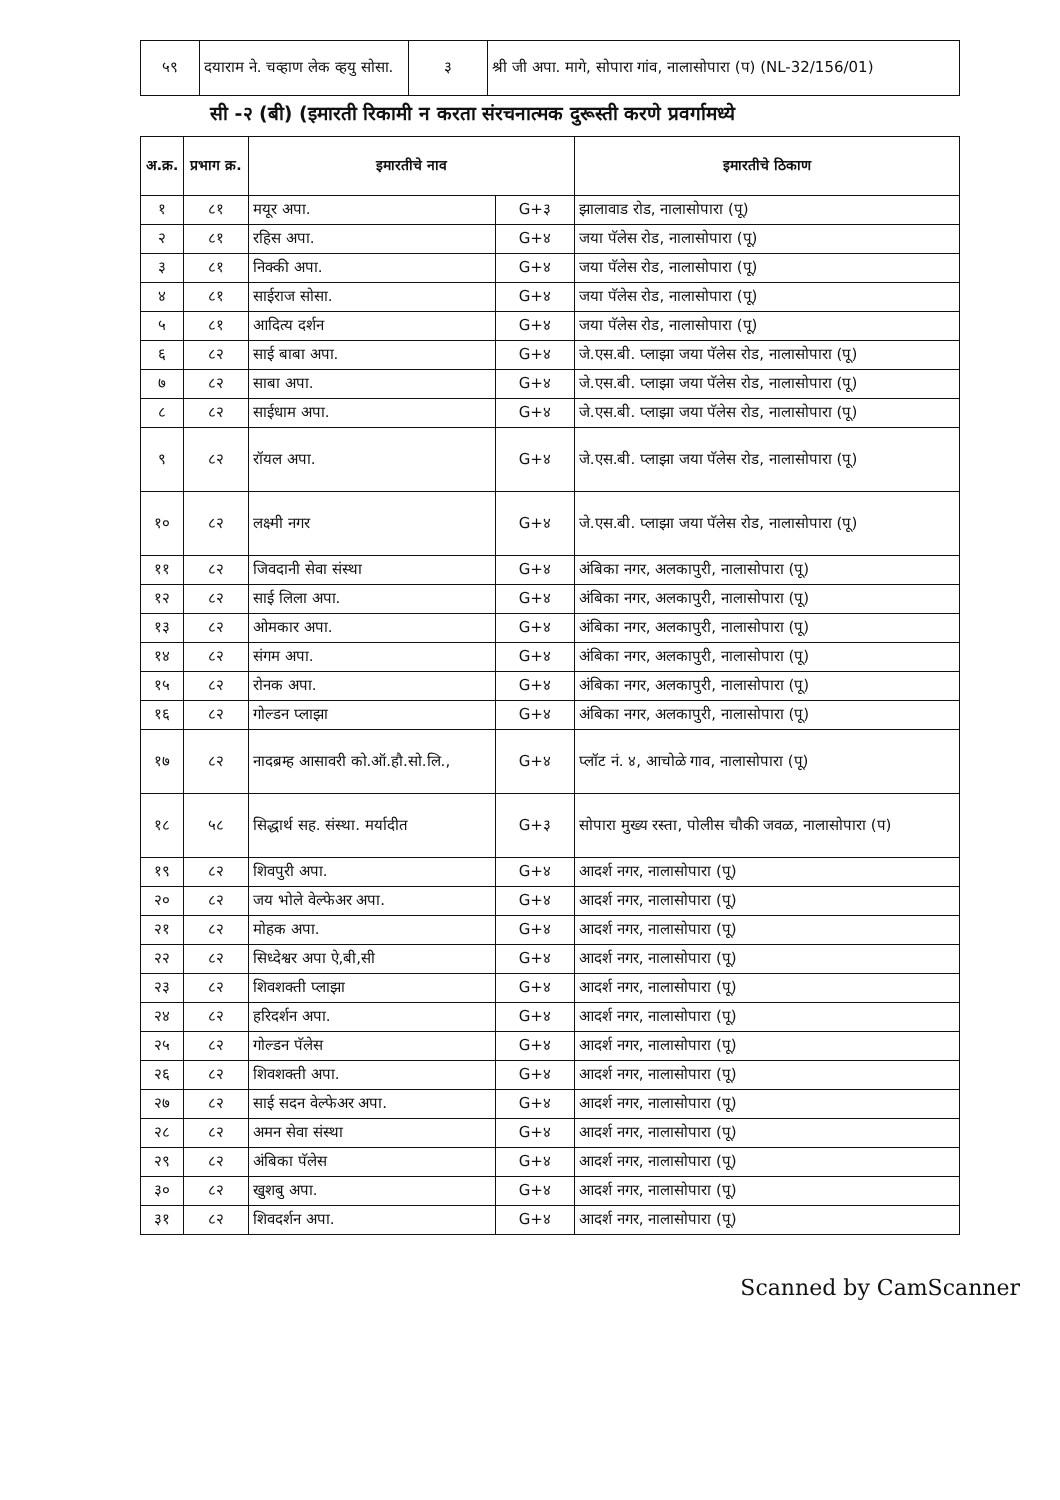| ५९ | दयाराम ने. चव्हाण लेक व्हयु सोसा. | ३ | श्री जी अपा. मागे, सोपारा गांव, नालासोपारा (प) (NL-32/156/01) |
सी -२ (बी) (इमारती रिकामी न करता संरचनात्मक दुरूस्ती करणे प्रवर्गामध्ये
| अ.क्र. | प्रभाग क्र. | इमारतीचे नाव | | इमारतीचे ठिकाण |
| --- | --- | --- | --- | --- |
| १ | ८१ | मयूर अपा. | G+३ | झालावाड रोड, नालासोपारा (पू) |
| २ | ८१ | रहिस अपा. | G+४ | जया पॅलेस रोड, नालासोपारा (पू) |
| ३ | ८१ | निक्की अपा. | G+४ | जया पॅलेस रोड, नालासोपारा (पू) |
| ४ | ८१ | साईराज सोसा. | G+४ | जया पॅलेस रोड, नालासोपारा (पू) |
| ५ | ८१ | आदित्य दर्शन | G+४ | जया पॅलेस रोड, नालासोपारा (पू) |
| ६ | ८२ | साई बाबा अपा. | G+४ | जे.एस.बी. प्लाझा जया पॅलेस रोड, नालासोपारा (पू) |
| ७ | ८२ | साबा अपा. | G+४ | जे.एस.बी. प्लाझा जया पॅलेस रोड, नालासोपारा (पू) |
| ८ | ८२ | साईधाम अपा. | G+४ | जे.एस.बी. प्लाझा जया पॅलेस रोड, नालासोपारा (पू) |
| ९ | ८२ | रॉयल अपा. | G+४ | जे.एस.बी. प्लाझा जया पॅलेस रोड, नालासोपारा (पू) |
| १० | ८२ | लक्ष्मी नगर | G+४ | जे.एस.बी. प्लाझा जया पॅलेस रोड, नालासोपारा (पू) |
| ११ | ८२ | जिवदानी सेवा संस्था | G+४ | अंबिका नगर, अलकापुरी, नालासोपारा (पू) |
| १२ | ८२ | साई लिला अपा. | G+४ | अंबिका नगर, अलकापुरी, नालासोपारा (पू) |
| १३ | ८२ | ओमकार अपा. | G+४ | अंबिका नगर, अलकापुरी, नालासोपारा (पू) |
| १४ | ८२ | संगम अपा. | G+४ | अंबिका नगर, अलकापुरी, नालासोपारा (पू) |
| १५ | ८२ | रोनक अपा. | G+४ | अंबिका नगर, अलकापुरी, नालासोपारा (पू) |
| १६ | ८२ | गोल्डन प्लाझा | G+४ | अंबिका नगर, अलकापुरी, नालासोपारा (पू) |
| १७ | ८२ | नादब्रम्ह आसावरी को.ऑ.हौ.सो.लि., | G+४ | प्लॉट नं. ४, आचोळे गाव, नालासोपारा (पू) |
| १८ | ५८ | सिद्धार्थ सह. संस्था. मर्यादीत | G+३ | सोपारा मुख्य रस्ता, पोलीस चौकी जवळ, नालासोपारा (प) |
| १९ | ८२ | शिवपुरी अपा. | G+४ | आदर्श नगर, नालासोपारा (पू) |
| २० | ८२ | जय भोले वेल्फेअर अपा. | G+४ | आदर्श नगर, नालासोपारा (पू) |
| २१ | ८२ | मोहक अपा. | G+४ | आदर्श नगर, नालासोपारा (पू) |
| २२ | ८२ | सिध्देश्वर अपा ऐ,बी,सी | G+४ | आदर्श नगर, नालासोपारा (पू) |
| २३ | ८२ | शिवशक्ती प्लाझा | G+४ | आदर्श नगर, नालासोपारा (पू) |
| २४ | ८२ | हरिदर्शन अपा. | G+४ | आदर्श नगर, नालासोपारा (पू) |
| २५ | ८२ | गोल्डन पॅलेस | G+४ | आदर्श नगर, नालासोपारा (पू) |
| २६ | ८२ | शिवशक्ती अपा. | G+४ | आदर्श नगर, नालासोपारा (पू) |
| २७ | ८२ | साई सदन वेल्फेअर अपा. | G+४ | आदर्श नगर, नालासोपारा (पू) |
| २८ | ८२ | अमन सेवा संस्था | G+४ | आदर्श नगर, नालासोपारा (पू) |
| २९ | ८२ | अंबिका पॅलेस | G+४ | आदर्श नगर, नालासोपारा (पू) |
| ३० | ८२ | खुशबु अपा. | G+४ | आदर्श नगर, नालासोपारा (पू) |
| ३१ | ८२ | शिवदर्शन अपा. | G+४ | आदर्श नगर, नालासोपारा (पू) |
Scanned by CamScanner